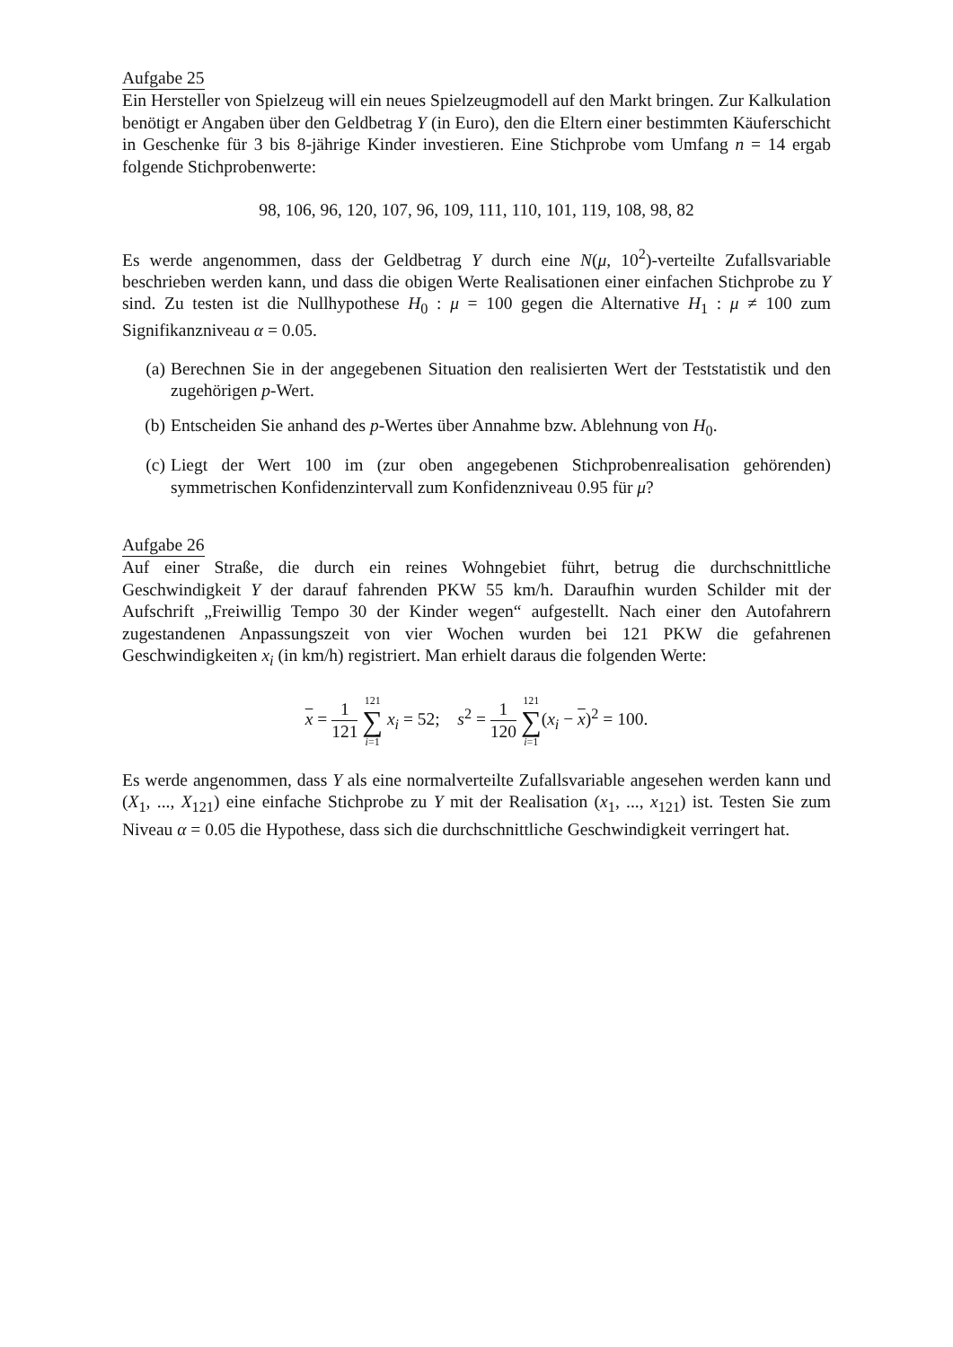Aufgabe 25
Ein Hersteller von Spielzeug will ein neues Spielzeugmodell auf den Markt bringen. Zur Kalkulation benötigt er Angaben über den Geldbetrag Y (in Euro), den die Eltern einer bestimmten Käuferschicht in Geschenke für 3 bis 8-jährige Kinder investieren. Eine Stichprobe vom Umfang n = 14 ergab folgende Stichprobenwerte:
98, 106, 96, 120, 107, 96, 109, 111, 110, 101, 119, 108, 98, 82
Es werde angenommen, dass der Geldbetrag Y durch eine N(μ, 10<sup>2</sup>)-verteilte Zufallsvariable beschrieben werden kann, und dass die obigen Werte Realisationen einer einfachen Stichprobe zu Y sind. Zu testen ist die Nullhypothese H<sub>0</sub> : μ = 100 gegen die Alternative H<sub>1</sub> : μ ≠ 100 zum Signifikanzniveau α = 0.05.
(a) Berechnen Sie in der angegebenen Situation den realisierten Wert der Teststatistik und den zugehörigen p-Wert.
(b) Entscheiden Sie anhand des p-Wertes über Annahme bzw. Ablehnung von H<sub>0</sub>.
(c) Liegt der Wert 100 im (zur oben angegebenen Stichprobenrealisation gehörenden) symmetrischen Konfidenzintervall zum Konfidenzniveau 0.95 für μ?
Aufgabe 26
Auf einer Straße, die durch ein reines Wohngebiet führt, betrug die durchschnittliche Geschwindigkeit Y der darauf fahrenden PKW 55 km/h. Daraufhin wurden Schilder mit der Aufschrift „Freiwillig Tempo 30 der Kinder wegen“ aufgestellt. Nach einer den Autofahrern zugestandenen Anpassungszeit von vier Wochen wurden bei 121 PKW die gefahrenen Geschwindigkeiten x<sub>i</sub> (in km/h) registriert. Man erhielt daraus die folgenden Werte:
x = 1 121 121 ∑ i=1 x<sub>i</sub> = 52; s<sup>2</sup> = 1 120 121 ∑ i=1(x<sub>i</sub> − x)<sup>2</sup> = 100.
Es werde angenommen, dass Y als eine normalverteilte Zufallsvariable angesehen werden kann und (X<sub>1</sub>, ..., X<sub>121</sub>) eine einfache Stichprobe zu Y mit der Realisation (x<sub>1</sub>, ..., x<sub>121</sub>) ist. Testen Sie zum Niveau α = 0.05 die Hypothese, dass sich die durchschnittliche Geschwindigkeit verringert hat.